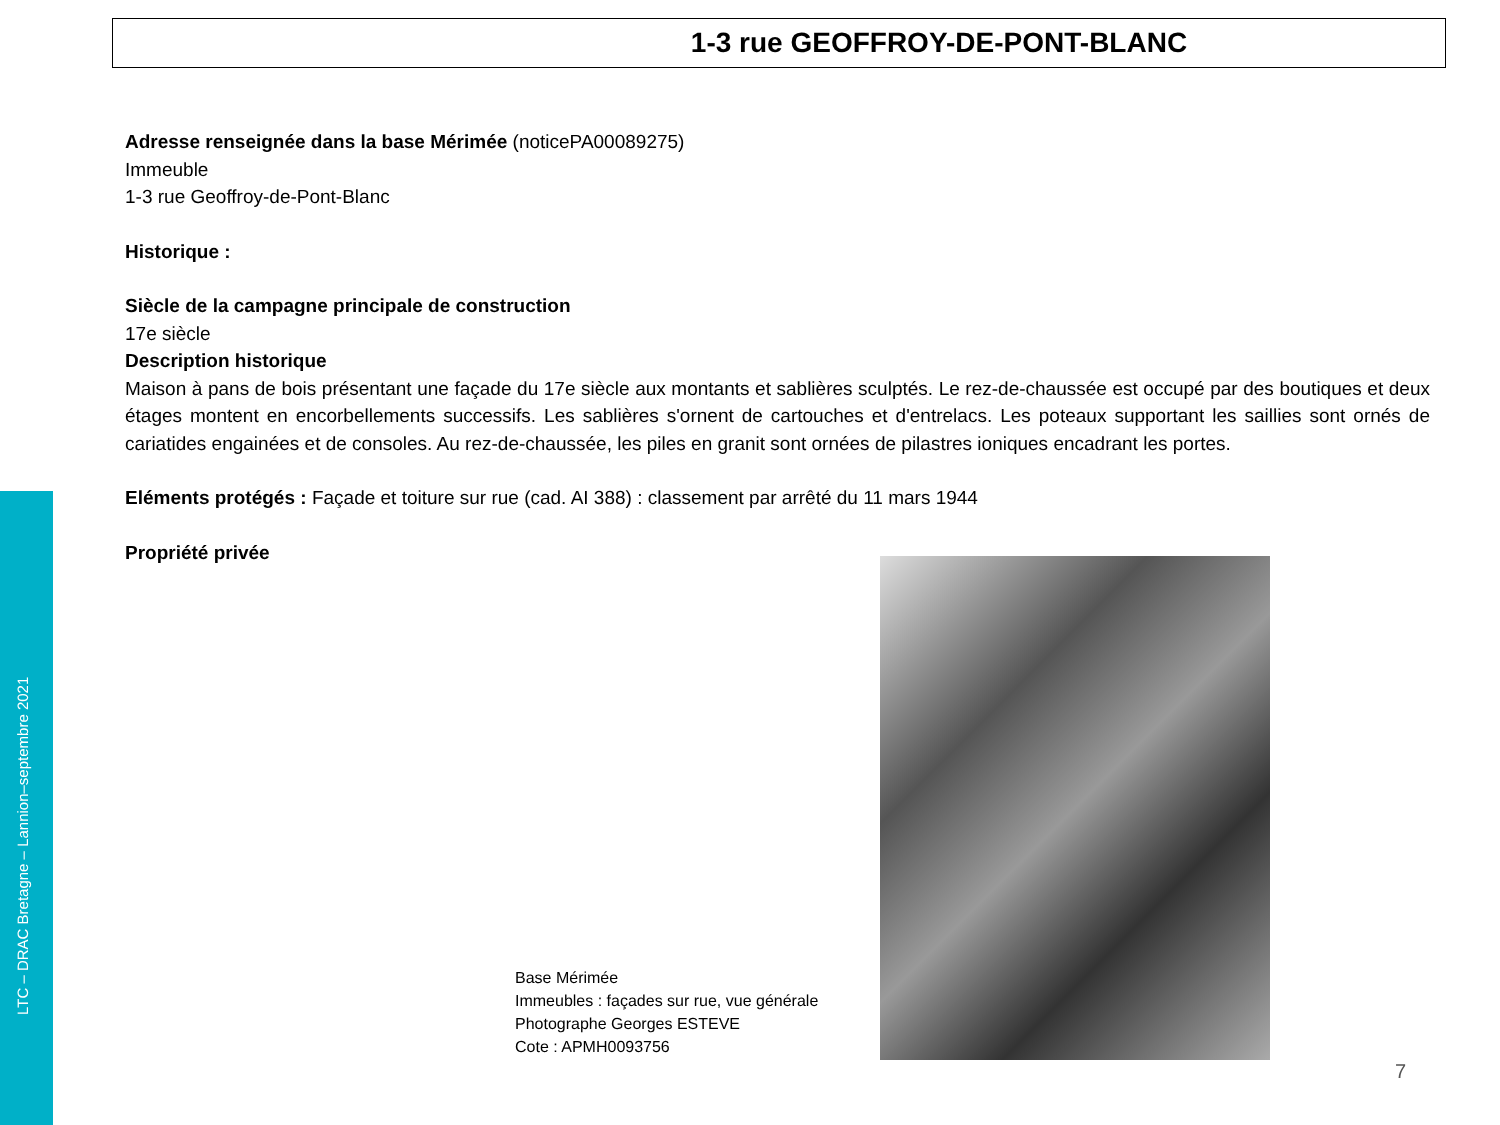LTC – DRAC Bretagne – Lannion–septembre 2021
1-3 rue GEOFFROY-DE-PONT-BLANC
Adresse renseignée dans la base Mérimée (noticePA00089275)
Immeuble
1-3 rue Geoffroy-de-Pont-Blanc
Historique :
Siècle de la campagne principale de construction
17e siècle
Description historique
Maison à pans de bois présentant une façade du 17e siècle aux montants et sablières sculptés. Le rez-de-chaussée est occupé par des boutiques et deux étages montent en encorbellements successifs. Les sablières s'ornent de cartouches et d'entrelacs. Les poteaux supportant les saillies sont ornés de cariatides engainées et de consoles. Au rez-de-chaussée, les piles en granit sont ornées de pilastres ioniques encadrant les portes.
Eléments protégés : Façade et toiture sur rue (cad. AI 388) : classement par arrêté du 11 mars 1944
Propriété privée
Base Mérimée
Immeubles : façades sur rue, vue générale
Photographe Georges ESTEVE
Cote : APMH0093756
7